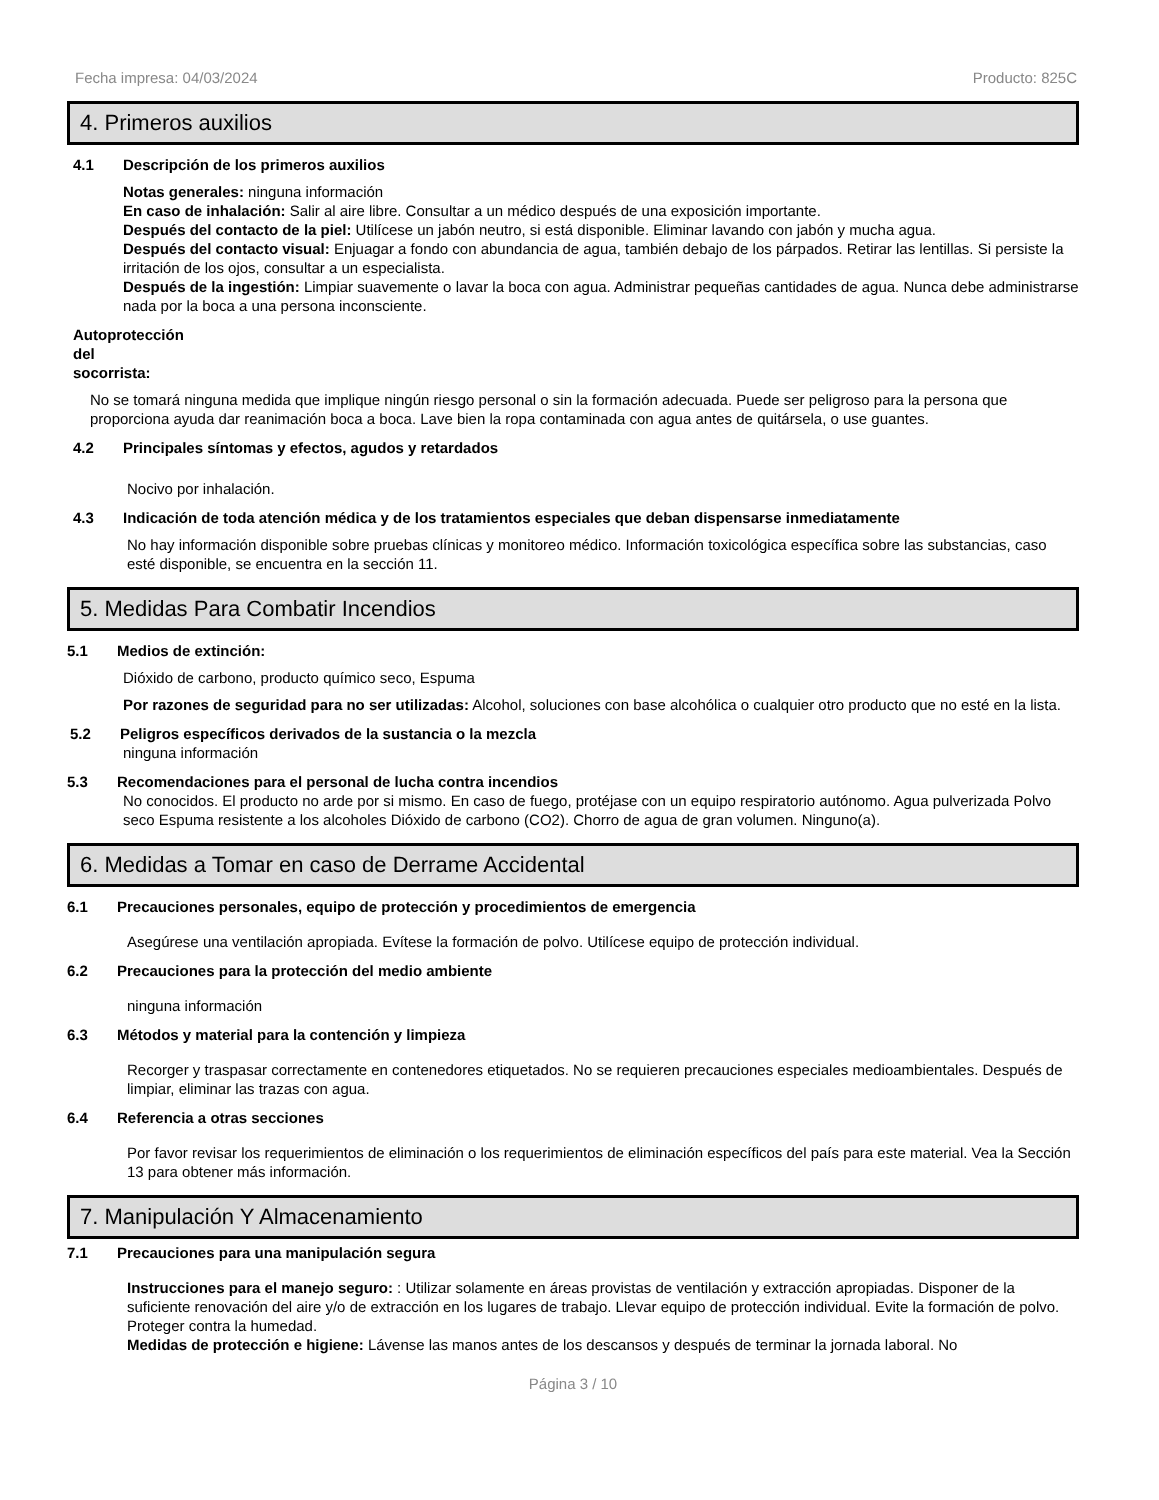Fecha impresa: 04/03/2024 Producto: 825C
4. Primeros auxilios
4.1 Descripción de los primeros auxilios
Notas generales: ninguna información
En caso de inhalación: Salir al aire libre. Consultar a un médico después de una exposición importante.
Después del contacto de la piel: Utilícese un jabón neutro, si está disponible. Eliminar lavando con jabón y mucha agua.
Después del contacto visual: Enjuagar a fondo con abundancia de agua, también debajo de los párpados. Retirar las lentillas. Si persiste la irritación de los ojos, consultar a un especialista.
Después de la ingestión: Limpiar suavemente o lavar la boca con agua. Administrar pequeñas cantidades de agua. Nunca debe administrarse nada por la boca a una persona inconsciente.
Autoprotección del socorrista:
No se tomará ninguna medida que implique ningún riesgo personal o sin la formación adecuada. Puede ser peligroso para la persona que proporciona ayuda dar reanimación boca a boca. Lave bien la ropa contaminada con agua antes de quitársela, o use guantes.
4.2 Principales síntomas y efectos, agudos y retardados
Nocivo por inhalación.
4.3 Indicación de toda atención médica y de los tratamientos especiales que deban dispensarse inmediatamente
No hay información disponible sobre pruebas clínicas y monitoreo médico. Información toxicológica específica sobre las substancias, caso esté disponible, se encuentra en la sección 11.
5. Medidas Para Combatir Incendios
5.1 Medios de extinción:
Dióxido de carbono, producto químico seco, Espuma
Por razones de seguridad para no ser utilizadas: Alcohol, soluciones con base alcohólica o cualquier otro producto que no esté en la lista.
5.2 Peligros específicos derivados de la sustancia o la mezcla
ninguna información
5.3 Recomendaciones para el personal de lucha contra incendios
No conocidos. El producto no arde por si mismo. En caso de fuego, protéjase con un equipo respiratorio autónomo. Agua pulverizada Polvo seco Espuma resistente a los alcoholes Dióxido de carbono (CO2). Chorro de agua de gran volumen. Ninguno(a).
6. Medidas a Tomar en caso de Derrame Accidental
6.1 Precauciones personales, equipo de protección y procedimientos de emergencia
Asegúrese una ventilación apropiada. Evítese la formación de polvo. Utilícese equipo de protección individual.
6.2 Precauciones para la protección del medio ambiente
ninguna información
6.3 Métodos y material para la contención y limpieza
Recorger y traspasar correctamente en contenedores etiquetados. No se requieren precauciones especiales medioambientales. Después de limpiar, eliminar las trazas con agua.
6.4 Referencia a otras secciones
Por favor revisar los requerimientos de eliminación o los requerimientos de eliminación específicos del país para este material. Vea la Sección 13 para obtener más información.
7. Manipulación Y Almacenamiento
7.1 Precauciones para una manipulación segura
Instrucciones para el manejo seguro: : Utilizar solamente en áreas provistas de ventilación y extracción apropiadas. Disponer de la suficiente renovación del aire y/o de extracción en los lugares de trabajo. Llevar equipo de protección individual. Evite la formación de polvo. Proteger contra la humedad.
Medidas de protección e higiene: Lávense las manos antes de los descansos y después de terminar la jornada laboral. No
Página 3 / 10